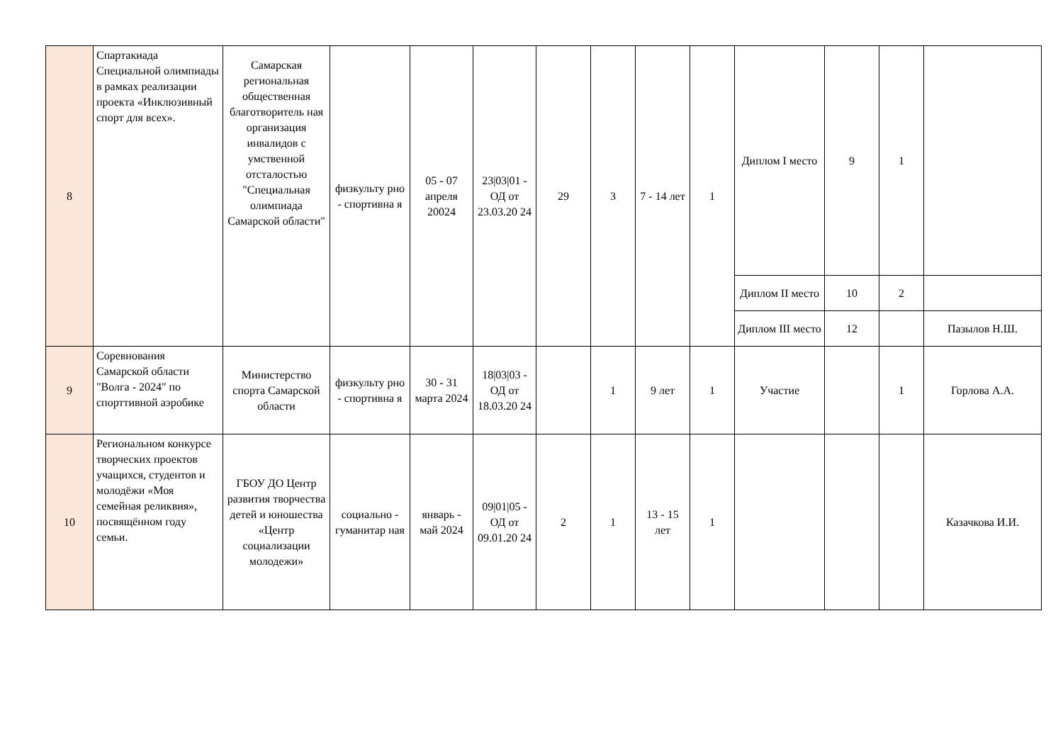| 8 | Спартакиада Специальной олимпиады в рамках реализации проекта «Инклюзивный спорт для всех». | Самарская региональная общественная благотворитель ная организация инвалидов с умственной отсталостью "Специальная олимпиада Самарской области" | физкульту рно - спортивна я | 05 - 07 апреля 20024 | 23/03/01 - ОД от 23.03.20 24 | 29 | 3 | 7 - 14 лет | 1 | Диплом I место | 9 | 1 | |
| | | | | | | | | | | Диплом II место | 10 | 2 | |
| | | | | | | | | | | Диплом III место | 12 | | Пазылов Н.Ш. |
| 9 | Соревнования Самарской области "Волга - 2024" по спорттивной аэробике | Министерство спорта Самарской области | физкульту рно - спортивна я | 30 - 31 марта 2024 | 18/03/03 - ОД от 18.03.20 24 | | 1 | 9 лет | 1 | Участие | | 1 | Горлова А.А. |
| 10 | Региональном конкурсе творческих проектов учащихся, студентов и молодёжи «Моя семейная реликвия», посвящённом году семьи. | ГБОУ ДО Центр развития творчества детей и юношества «Центр социализации молодежи» | социально - гуманитар ная | январь - май 2024 | 09/01/05 - ОД от 09.01.20 24 | 2 | 1 | 13 - 15 лет | 1 | | | | Казачкова И.И. |